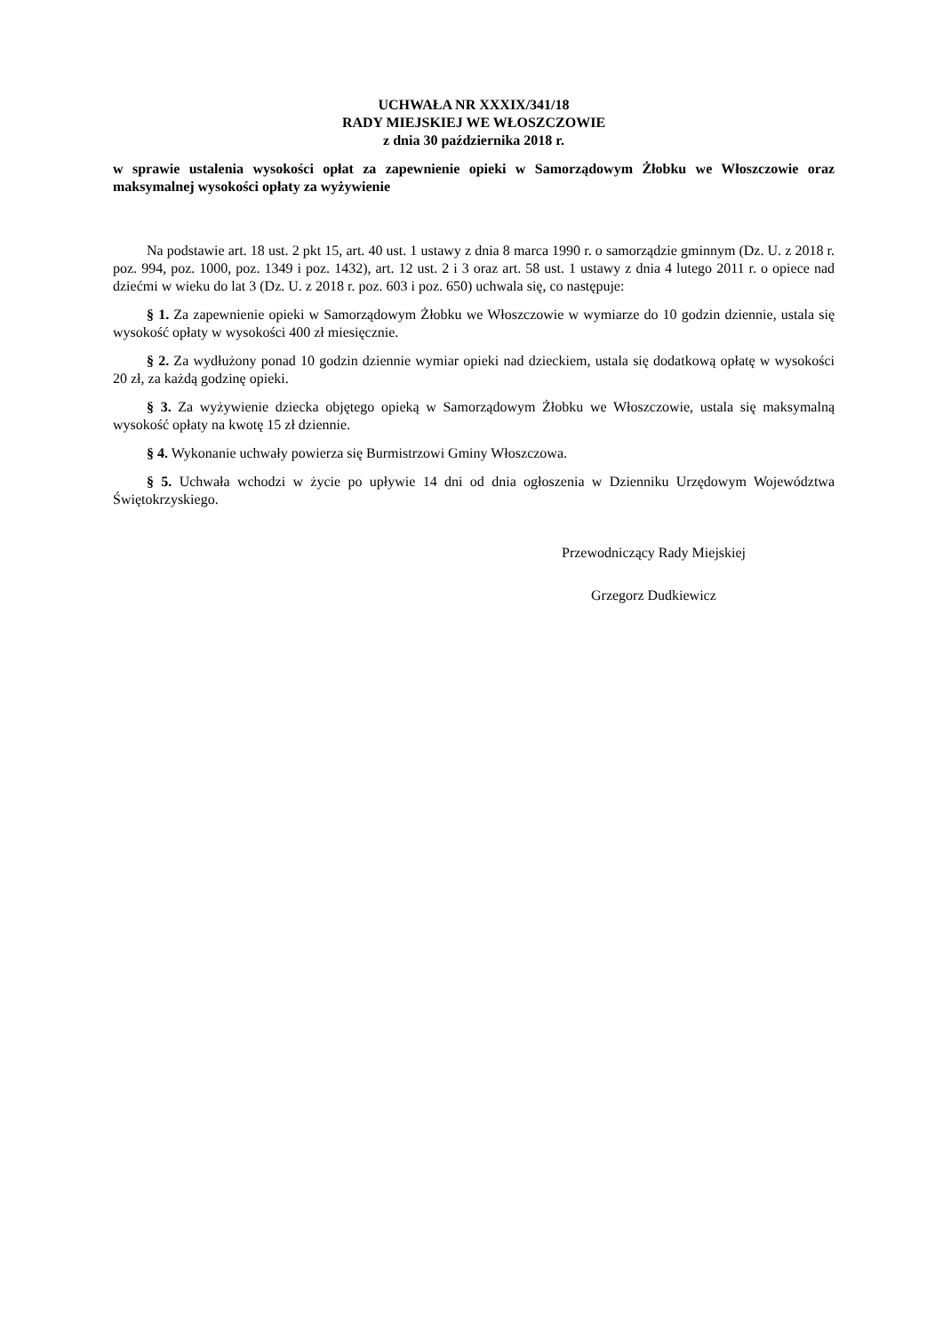UCHWAŁA NR XXXIX/341/18
RADY MIEJSKIEJ WE WŁOSZCZOWIE
z dnia 30 października 2018 r.
w sprawie ustalenia wysokości opłat za zapewnienie opieki w Samorządowym Żłobku we Włoszczowie oraz maksymalnej wysokości opłaty za wyżywienie
Na podstawie art. 18 ust. 2 pkt 15, art. 40 ust. 1 ustawy z dnia 8 marca 1990 r. o samorządzie gminnym (Dz. U. z 2018 r. poz. 994, poz. 1000, poz. 1349 i poz. 1432), art. 12 ust. 2 i 3 oraz art. 58 ust. 1 ustawy z dnia 4 lutego 2011 r. o opiece nad dziećmi w wieku do lat 3 (Dz. U. z 2018 r. poz. 603 i poz. 650) uchwala się, co następuje:
§ 1. Za zapewnienie opieki w Samorządowym Żłobku we Włoszczowie w wymiarze do 10 godzin dziennie, ustala się wysokość opłaty w wysokości 400 zł miesięcznie.
§ 2. Za wydłużony ponad 10 godzin dziennie wymiar opieki nad dzieckiem, ustala się dodatkową opłatę w wysokości 20 zł, za każdą godzinę opieki.
§ 3. Za wyżywienie dziecka objętego opieką w Samorządowym Żłobku we Włoszczowie, ustala się maksymalną wysokość opłaty na kwotę 15 zł dziennie.
§ 4. Wykonanie uchwały powierza się Burmistrzowi Gminy Włoszczowa.
§ 5. Uchwała wchodzi w życie po upływie 14 dni od dnia ogłoszenia w Dzienniku Urzędowym Województwa Świętokrzyskiego.
Przewodniczący Rady Miejskiej
Grzegorz Dudkiewicz